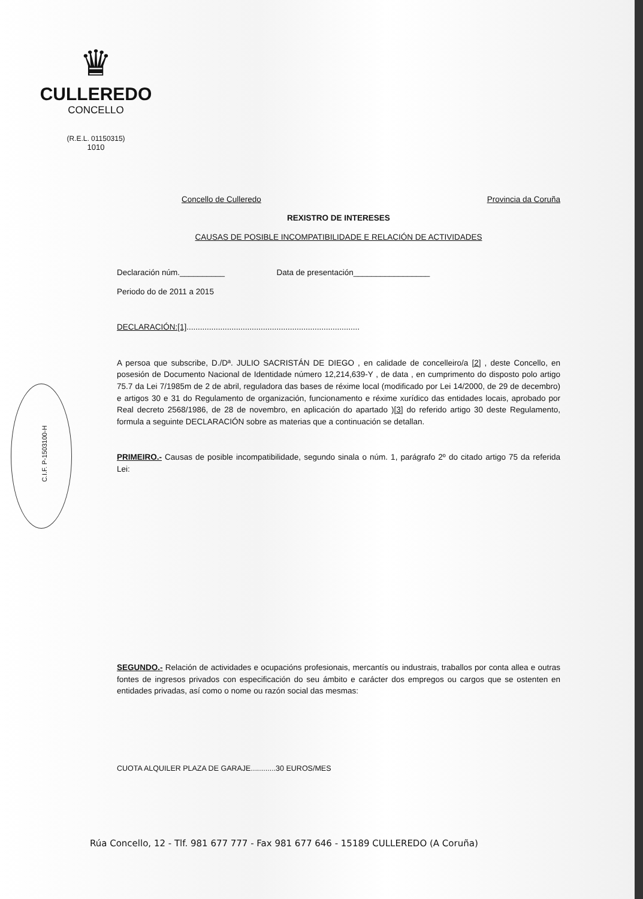♛
CULLEREDO
CONCELLO
(R.E.L. 01150315)
1010
C.I.F. P-1503100-H
Concello de Culleredo Provincia da Coruña
REXISTRO DE INTERESES
CAUSAS DE POSIBLE INCOMPATIBILIDADE E RELACIÓN DE ACTIVIDADES
Declaración núm.__________ Data de presentación_________________
Periodo do de 2011 a 2015
DECLARACIÓN:[1].............................................................................
A persoa que subscribe, D./Dª. JULIO SACRISTÁN DE DIEGO , en calidade de concelleiro/a [2] , deste Concello, en posesión de Documento Nacional de Identidade número 12,214,639-Y , de data , en cumprimento do disposto polo artigo 75.7 da Lei 7/1985m de 2 de abril, reguladora das bases de réxime local (modificado por Lei 14/2000, de 29 de decembro) e artigos 30 e 31 do Regulamento de organización, funcionamento e réxime xurídico das entidades locais, aprobado por Real decreto 2568/1986, de 28 de novembro, en aplicación do apartado )[3] do referido artigo 30 deste Regulamento, formula a seguinte DECLARACIÓN sobre as materias que a continuación se detallan.
PRIMEIRO.- Causas de posible incompatibilidade, segundo sinala o núm. 1, parágrafo 2º do citado artigo 75 da referida Lei:
SEGUNDO.- Relación de actividades e ocupacións profesionais, mercantís ou industrais, traballos por conta allea e outras fontes de ingresos privados con especificación do seu ámbito e carácter dos empregos ou cargos que se ostenten en entidades privadas, así como o nome ou razón social das mesmas:
CUOTA ALQUILER PLAZA DE GARAJE............30 EUROS/MES
Rúa Concello, 12 - Tlf. 981 677 777 - Fax 981 677 646 - 15189 CULLEREDO (A Coruña)